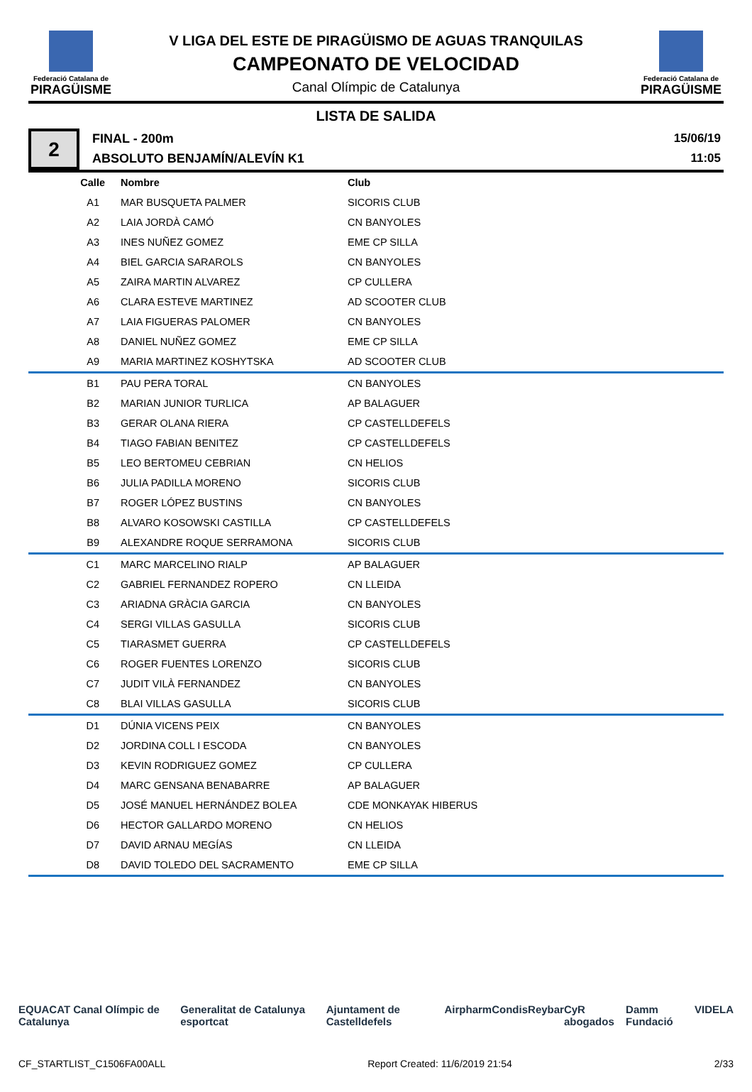Federació Catalana de
PIRAGÜISME
V LIGA DEL ESTE DE PIRAGÜISMO DE AGUAS TRANQUILAS
CAMPEONATO DE VELOCIDAD
Canal Olímpic de Catalunya
Federació Catalana de
PIRAGÜISME
LISTA DE SALIDA
2
FINAL - 200m
ABSOLUTO BENJAMÍN/ALEVÍN K1
15/06/19
11:05
| Calle | Nombre | Club |
| --- | --- | --- |
| A1 | MAR BUSQUETA PALMER | SICORIS CLUB |
| A2 | LAIA JORDÀ CAMÓ | CN BANYOLES |
| A3 | INES NUÑEZ GOMEZ | EME CP SILLA |
| A4 | BIEL GARCIA SARAROLS | CN BANYOLES |
| A5 | ZAIRA MARTIN ALVAREZ | CP CULLERA |
| A6 | CLARA ESTEVE MARTINEZ | AD SCOOTER CLUB |
| A7 | LAIA FIGUERAS PALOMER | CN BANYOLES |
| A8 | DANIEL NUÑEZ GOMEZ | EME CP SILLA |
| A9 | MARIA MARTINEZ KOSHYTSKA | AD SCOOTER CLUB |
| B1 | PAU PERA TORAL | CN BANYOLES |
| B2 | MARIAN JUNIOR TURLICA | AP BALAGUER |
| B3 | GERAR OLANA RIERA | CP CASTELLDEFELS |
| B4 | TIAGO FABIAN BENITEZ | CP CASTELLDEFELS |
| B5 | LEO BERTOMEU CEBRIAN | CN HELIOS |
| B6 | JULIA PADILLA MORENO | SICORIS CLUB |
| B7 | ROGER LÓPEZ BUSTINS | CN BANYOLES |
| B8 | ALVARO KOSOWSKI CASTILLA | CP CASTELLDEFELS |
| B9 | ALEXANDRE ROQUE SERRAMONA | SICORIS CLUB |
| C1 | MARC MARCELINO RIALP | AP BALAGUER |
| C2 | GABRIEL FERNANDEZ ROPERO | CN LLEIDA |
| C3 | ARIADNA GRÀCIA GARCIA | CN BANYOLES |
| C4 | SERGI VILLAS GASULLA | SICORIS CLUB |
| C5 | TIARASMET GUERRA | CP CASTELLDEFELS |
| C6 | ROGER FUENTES LORENZO | SICORIS CLUB |
| C7 | JUDIT VILÀ FERNANDEZ | CN BANYOLES |
| C8 | BLAI VILLAS GASULLA | SICORIS CLUB |
| D1 | DÚNIA VICENS PEIX | CN BANYOLES |
| D2 | JORDINA COLL I ESCODA | CN BANYOLES |
| D3 | KEVIN RODRIGUEZ GOMEZ | CP CULLERA |
| D4 | MARC GENSANA BENABARRE | AP BALAGUER |
| D5 | JOSÉ MANUEL HERNÁNDEZ BOLEA | CDE MONKAYAK HIBERUS |
| D6 | HECTOR GALLARDO MORENO | CN HELIOS |
| D7 | DAVID ARNAU MEGÍAS | CN LLEIDA |
| D8 | DAVID TOLEDO DEL SACRAMENTO | EME CP SILLA |
EQUACAT Canal Olímpic de Catalunya Generalitat de Catalunya esportcat Ajuntament de Castelldefels Airpharm Condis Reybar CyR abogados Damm Fundació VIDELA
CF_STARTLIST_C1506FA00ALL Report Created: 11/6/2019 21:54 2/33